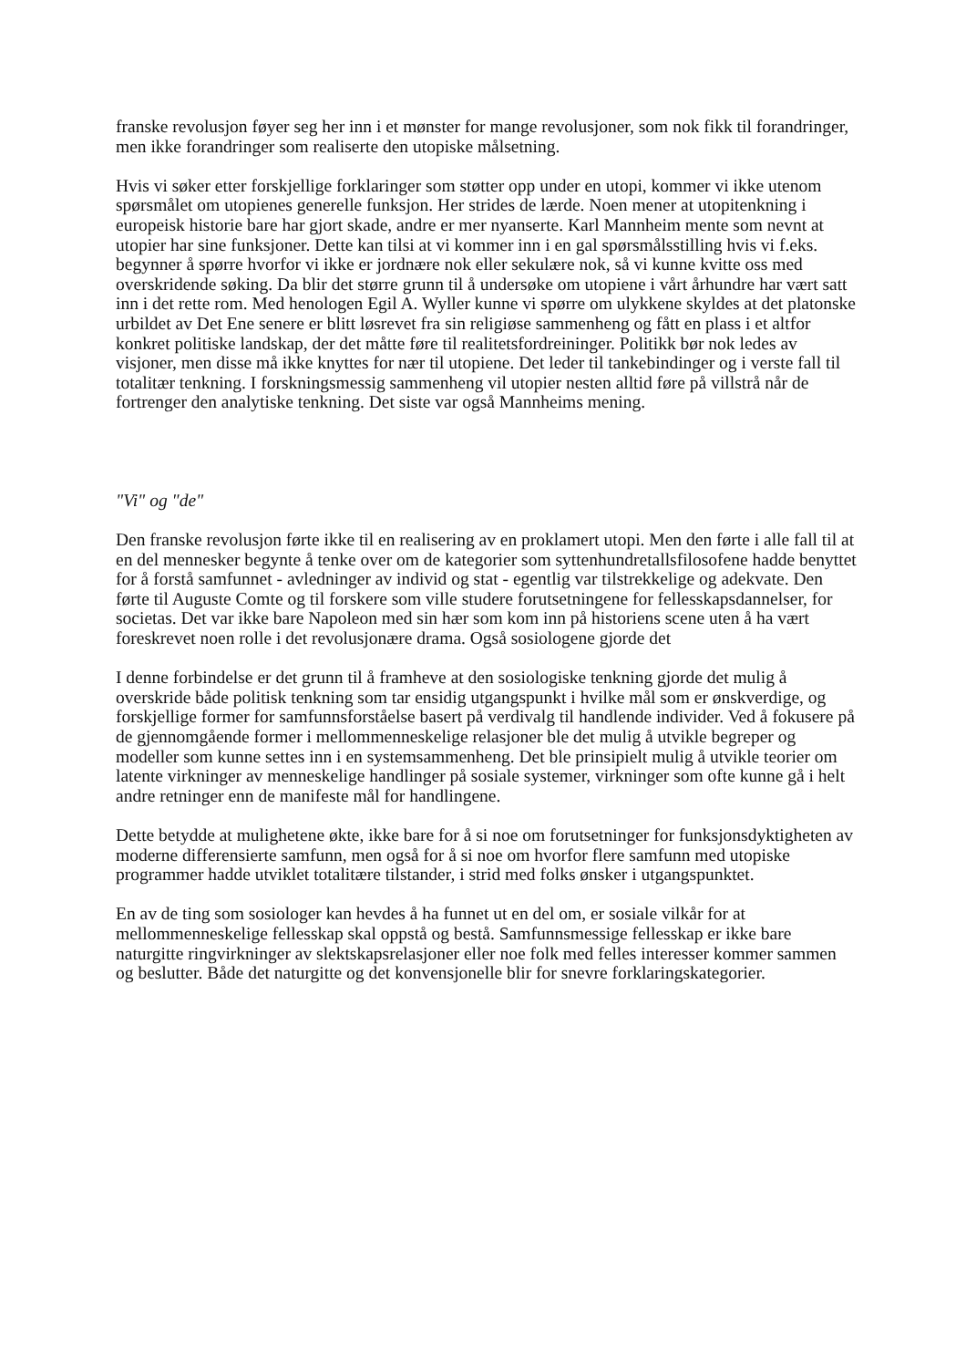franske revolusjon føyer seg her inn i et mønster for mange revolusjoner, som nok fikk til forandringer, men ikke forandringer som realiserte den utopiske målsetning.
Hvis vi søker etter forskjellige forklaringer som støtter opp under en utopi, kommer vi ikke utenom spørsmålet om utopienes generelle funksjon. Her strides de lærde. Noen mener at utopitenkning i europeisk historie bare har gjort skade, andre er mer nyanserte. Karl Mannheim mente som nevnt at utopier har sine funksjoner. Dette kan tilsi at vi kommer inn i en gal spørsmålsstilling hvis vi f.eks. begynner å spørre hvorfor vi ikke er jordnære nok eller sekulære nok, så vi kunne kvitte oss med overskridende søking. Da blir det større grunn til å undersøke om utopiene i vårt århundre har vært satt inn i det rette rom. Med henologen Egil A. Wyller kunne vi spørre om ulykkene skyldes at det platonske urbildet av Det Ene senere er blitt løsrevet fra sin religiøse sammenheng og fått en plass i et altfor konkret politiske landskap, der det måtte føre til realitetsfordreininger. Politikk bør nok ledes av visjoner, men disse må ikke knyttes for nær til utopiene. Det leder til tankebindinger og i verste fall til totalitær tenkning. I forskningsmessig sammenheng vil utopier nesten alltid føre på villstrå når de fortrenger den analytiske tenkning. Det siste var også Mannheims mening.
"Vi" og "de"
Den franske revolusjon førte ikke til en realisering av en proklamert utopi. Men den førte i alle fall til at en del mennesker begynte å tenke over om de kategorier som syttenhundretallsfilosofene hadde benyttet for å forstå samfunnet - avledninger av individ og stat - egentlig var tilstrekkelige og adekvate. Den førte til Auguste Comte og til forskere som ville studere forutsetningene for fellesskapsdannelser, for societas. Det var ikke bare Napoleon med sin hær som kom inn på historiens scene uten å ha vært foreskrevet noen rolle i det revolusjonære drama. Også sosiologene gjorde det
I denne forbindelse er det grunn til å framheve at den sosiologiske tenkning gjorde det mulig å overskride både politisk tenkning som tar ensidig utgangspunkt i hvilke mål som er ønskverdige, og forskjellige former for samfunnsforståelse basert på verdivalg til handlende individer. Ved å fokusere på de gjennomgående former i mellommenneskelige relasjoner ble det mulig å utvikle begreper og modeller som kunne settes inn i en systemsammenheng. Det ble prinsipielt mulig å utvikle teorier om latente virkninger av menneskelige handlinger på sosiale systemer, virkninger som ofte kunne gå i helt andre retninger enn de manifeste mål for handlingene.
Dette betydde at mulighetene økte, ikke bare for å si noe om forutsetninger for funksjonsdyktigheten av moderne differensierte samfunn, men også for å si noe om hvorfor flere samfunn med utopiske programmer hadde utviklet totalitære tilstander, i strid med folks ønsker i utgangspunktet.
En av de ting som sosiologer kan hevdes å ha funnet ut en del om, er sosiale vilkår for at mellommenneskelige fellesskap skal oppstå og bestå. Samfunnsmessige fellesskap er ikke bare naturgitte ringvirkninger av slektskapsrelasjoner eller noe folk med felles interesser kommer sammen og beslutter. Både det naturgitte og det konvensjonelle blir for snevre forklaringskategorier.